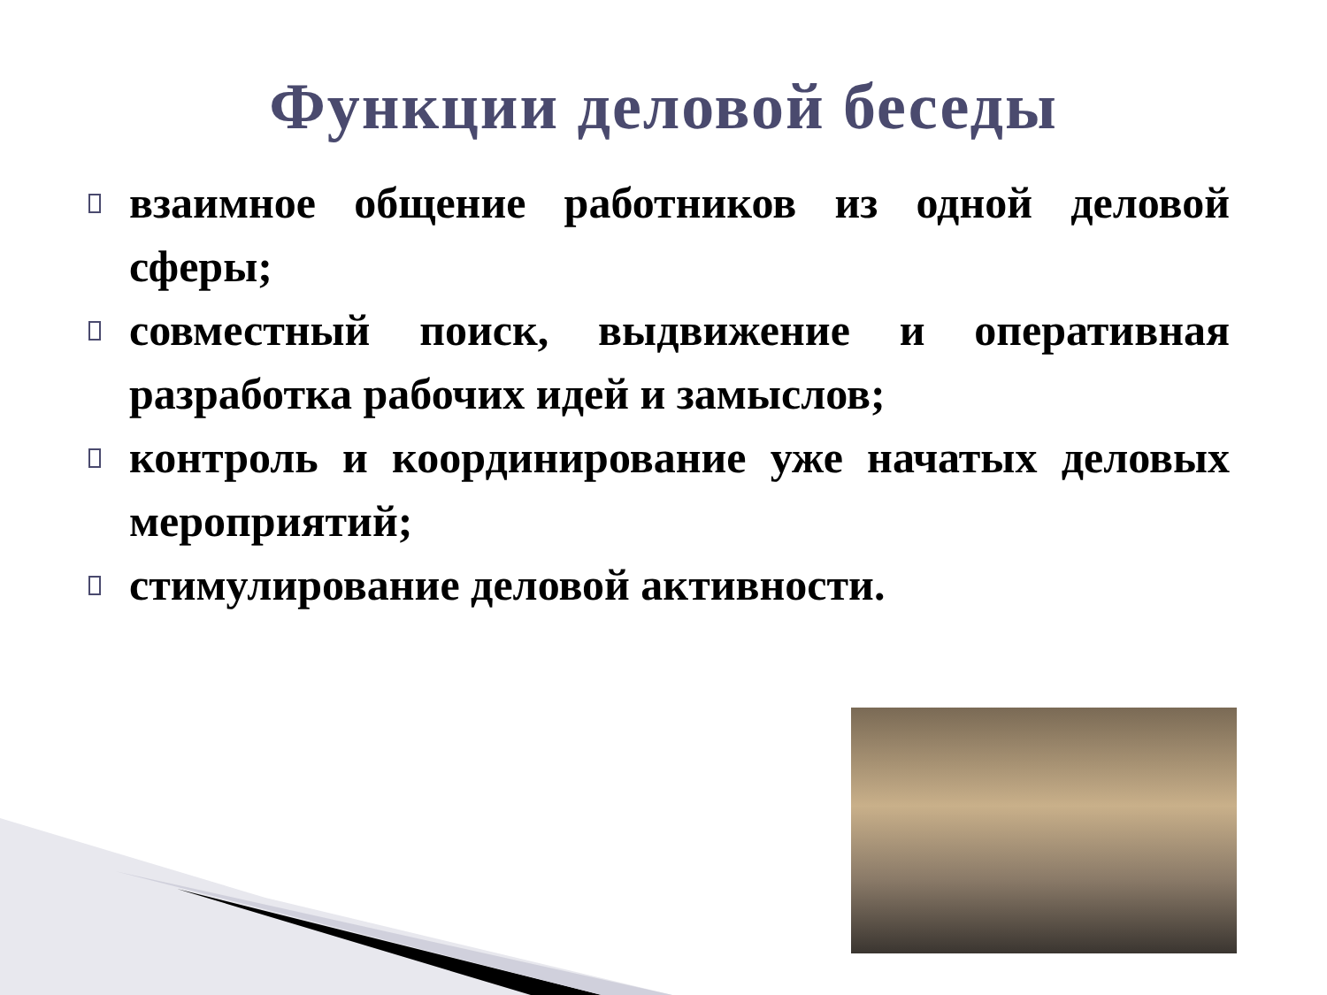Функции деловой беседы
взаимное общение работников из одной деловой сферы;
совместный поиск, выдвижение и оперативная разработка рабочих идей и замыслов;
контроль и координирование уже начатых деловых мероприятий;
стимулирование деловой активности.